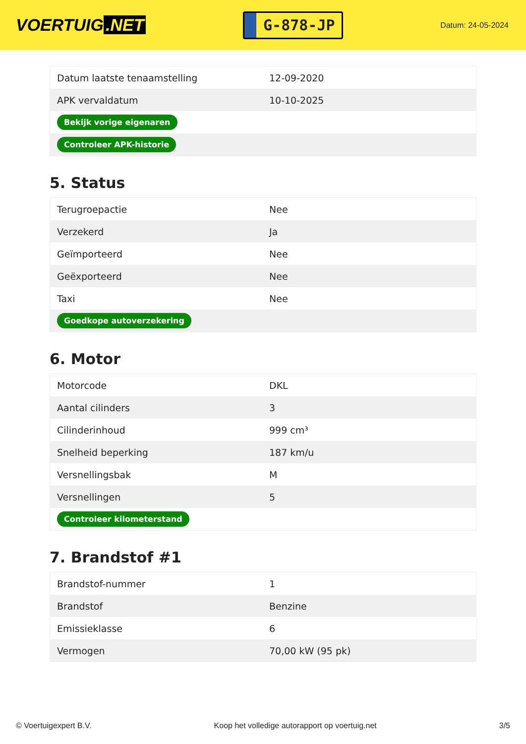VOERTUIG.NET
G-878-JP
Datum: 24-05-2024
| Datum laatste tenaamstelling | 12-09-2020 |
| APK vervaldatum | 10-10-2025 |
| Bekijk vorige eigenaren | |
| Controleer APK-historie | |
5. Status
| Terugroepactie | Nee |
| Verzekerd | Ja |
| Geïmporteerd | Nee |
| Geëxporteerd | Nee |
| Taxi | Nee |
| Goedkope autoverzekering | |
6. Motor
| Motorcode | DKL |
| Aantal cilinders | 3 |
| Cilinderinhoud | 999 cm³ |
| Snelheid beperking | 187 km/u |
| Versnellingsbak | M |
| Versnellingen | 5 |
| Controleer kilometerstand | |
7. Brandstof #1
| Brandstof-nummer | 1 |
| Brandstof | Benzine |
| Emissieklasse | 6 |
| Vermogen | 70,00 kW (95 pk) |
© Voertuigexpert B.V. Koop het volledige autorapport op voertuig.net 3/5